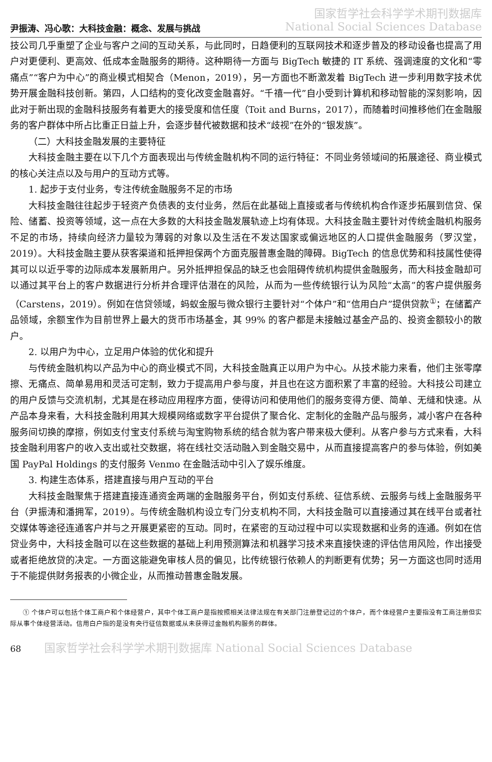尹振涛、冯心歌：大科技金融：概念、发展与挑战
国家哲学社会科学学术期刊数据库
National Social Sciences Database
技公司几乎重塑了企业与客户之间的互动关系，与此同时，日趋便利的互联网技术和逐步普及的移动设备也提高了用户对更便利、更高效、低成本金融服务的期待。这种期待一方面与 BigTech 敏捷的 IT 系统、强调速度的文化和“零痛点”“客户为中心”的商业模式相契合（Menon，2019），另一方面也不断激发着 BigTech 进一步利用数字技术优势开展金融科技创新。第四，人口结构的变化改变金融喜好。“千禧一代”自小受到计算机和移动智能的深刻影响，因此对于新出现的金融科技服务有着更大的接受度和信任度（Toit and Burns，2017），而随着时间推移他们在金融服务的客户群体中所占比重正日益上升，会逐步替代被数据和技术“歧视”在外的“银发族”。
（二）大科技金融发展的主要特征
大科技金融主要在以下几个方面表现出与传统金融机构不同的运行特征：不同业务领域间的拓展途径、商业模式的核心关注点以及与用户的互动方式等。
1. 起步于支付业务，专注传统金融服务不足的市场
大科技金融往往起步于轻资产负债表的支付业务，然后在此基础上直接或者与传统机构合作逐步拓展到信贷、保险、储蓄、投资等领域，这一点在大多数的大科技金融发展轨迹上均有体现。大科技金融主要针对传统金融机构服务不足的市场，持续向经济力量较为薄弱的对象以及生活在不发达国家或偏远地区的人口提供金融服务（罗汉堂，2019）。大科技金融主要从获客渠道和抵押担保两个方面克服普惠金融的障碍。BigTech 的信息优势和科技属性使得其可以以近乎零的边际成本发展新用户。另外抵押担保品的缺乏也会阻碍传统机构提供金融服务，而大科技金融却可以通过其平台上的客户数据进行分析并合理评估潜在的风险，从而为一些传统银行认为风险“太高”的客户提供服务（Carstens，2019）。例如在信贷领域，蚂蚁金服与微众银行主要针对“个体户”和“信用白户”提供贷款<sup>①</sup>；在储蓄产品领域，余额宝作为目前世界上最大的货币市场基金，其 99% 的客户都是未接触过基金产品的、投资金额较小的散户。
2. 以用户为中心，立足用户体验的优化和提升
与传统金融机构以产品为中心的商业模式不同，大科技金融真正以用户为中心。从技术能力来看，他们主张零摩擦、无痛点、简单易用和灵活可定制，致力于提高用户参与度，并且也在这方面积累了丰富的经验。大科技公司建立的用户反馈与交流机制，尤其是在移动应用程序方面，使得访问和使用他们的服务变得方便、简单、无缝和快速。从产品本身来看，大科技金融利用其大规模网络或数字平台提供了聚合化、定制化的金融产品与服务，减小客户在各种服务间切换的摩擦，例如支付宝支付系统与淘宝购物系统的结合就为客户带来极大便利。从客户参与方式来看，大科技金融利用客户的收入支出或社交数据，将在线社交活动融入到金融交易中，从而直接提高客户的参与体验，例如美国 PayPal Holdings 的支付服务 Venmo 在金融活动中引入了娱乐维度。
3. 构建生态体系，搭建直接与用户互动的平台
大科技金融聚焦于搭建直接连通资金两端的金融服务平台，例如支付系统、征信系统、云服务与线上金融服务平台（尹振涛和潘拥军，2019）。与传统金融机构设立专门分支机构不同，大科技金融可以直接通过其在线平台或者社交媒体等途径连通客户并与之开展更紧密的互动。同时，在紧密的互动过程中可以实现数据和业务的连通。例如在信贷业务中，大科技金融可以在这些数据的基础上利用预测算法和机器学习技术来直接快速的评估信用风险，作出接受或者拒绝放贷的决定。一方面这能避免审核人员的偏见，比传统银行依赖人的判断更有优势；另一方面这也同时适用于不能提供财务报表的小微企业，从而推动普惠金融发展。
① 个体户可以包括个体工商户和个体经营户，其中个体工商户是指按照相关法律法规在有关部门注册登记过的个体户，而个体经营户主要指没有工商注册但实际从事个体经营活动。信用白户指的是没有央行征信数据或从未获得过金融机构服务的群体。
68 国家哲学社会科学学术期刊数据库 National Social Sciences Database